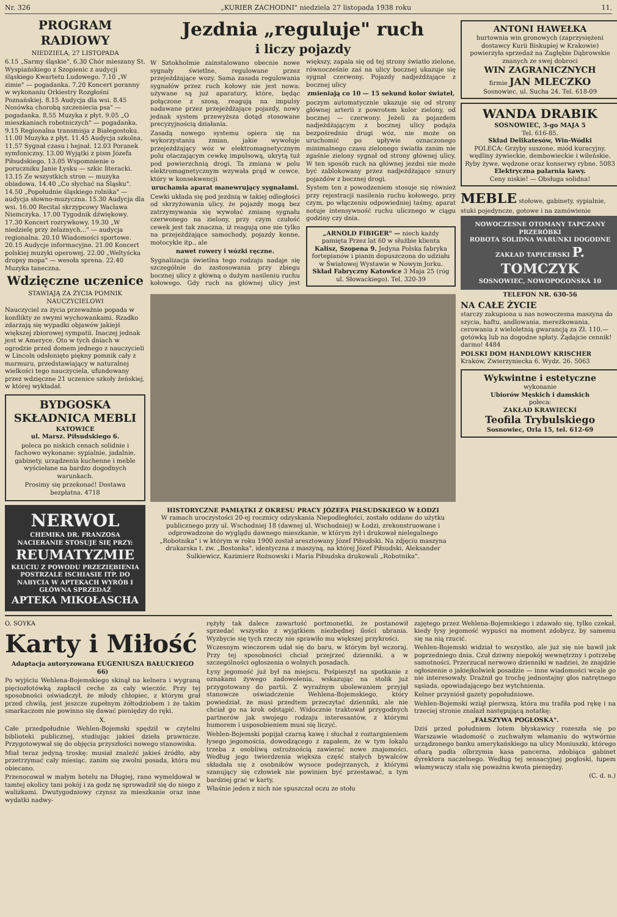Nr. 326 „KURIER ZACHODNI" niedziela 27 listopada 1938 roku 11.
PROGRAM RADIOWY
NIEDZIELA, 27 LISTOPADA
6.15 „Sarmy śląskie", 6.30 Chór mieszany St. Wyspiańskiego z Szopienic z audycji śląskiego Kwartetu Ludowego. 7.10 „W zimie" — pogadanka. 7.20 Koncert poranny w wykonaniu Orkiestry Rozgłośni Poznańskiej. 8.15 Audycja dla wsi. 8.45 Nosówka chorobą szczeniecia psa" — pogadanka. 8.55 Muzyka z płyt. 9.05 „O mieszkaniach robotniczych" — pogadanka. 9.15 Regionalna transmisja z Białegostoku. 11.00 Muzyka z płyt. 11.45 Audycja szkolna. 11.57 Sygnał czasu i hejnał. 12.03 Poranek symfoniczny. 13.00 Wyjątki z pism Józefa Piłsudskiego. 13.05 Wspomnienie o poruczniku Janie Łysku — szkic literacki. 13.15 Ze wszystkich stron — muzyka obiadowa. 14.40 „Co słychać na Śląsku". 14.50 „Popołudnie śląskiego rolnika" — audycja słowno-muzyczna. 15.30 Audycja dla wsi. 16.00 Recital skrzypcowy Wacława Niemczyka. 17.00 Tygodnik dźwiękowy. 17.30 Koncert rozrywkowy. 19.30 „W niedzielę przy żelaznych..." — audycja regionalna. 20.10 Wiadomości sportowe. 20.15 Audycje informacyjne. 21.00 Koncert polskiej muzyki operowej. 22.00 „Weltyścka dropsy mopa" — wesoła sprena. 22.40 Muzyka taneczna.
Wdzięczne uczenice
STAWIAJĄ ZA ŻYCIA POMNIK NAUCZYCIELOWI
Nauczyciel za życia przeważnie popada w konflikty ze swymi wychowankami. Rzadko zdarzają się wypadki objawów jakiejś większej zbiorowej sympatii. Inaczej jednak jest w Ameryce. Oto w tych dniach w ogrodzie przed domem jednego z nauczycieli w Lincoln odsłonięto piękny pomnik cały z marmuru, przedstawiający w naturalnej wielkości tego nauczyciela, ufundowany przez wdzięczne 21 uczenice szkoły żeńskiej, w której wykładał.
BYDGOSKA SKŁADNICA MEBLI
KATOWICE
ul. Marsz. Piłsudskiego 6.
poleca po niskich cenach solidnie i fachowo wykonane: sypialnie, jadalnie, gabinety, urządzenia kuchenne i meble wyściełane na bardzo dogodnych warunkach.
Prosimy się przekonać! Dostawa bezpłatna. 4718
NERWOL
CHEMIKA DR. FRANZOSA NACIERANIE STOSUJE SIĘ PRZY:
REUMATYZMIE
KŁUCIU Z POWODU PRZEZIĘBIENIA POSTRZALE ISCHIASIE ITP. DO NABYCIA W APTEKACH WYRÓB I GŁÓWNA SPRZEDAŻ
APTEKA MIKOŁASCHA
Jezdnia „reguluje" ruch
i liczy pojazdy
W Sztokholmie zainstalowano obecnie nowe sygnały świetlne, regulowane przez przejeżdżające wozy. Sama zasada regulowania sygnałów przez ruch kołowy nie jest nowa: używane są już aparatury, które, będąc połączone z szosą, reagują na impulsy nadawane przez przejeżdżające pojazdy, nowy jednak system przewyższa dotąd stosowane precyzyjnością działania.
Zasadą nowego systemu opiera się na wykorzystaniu zmian, jakie wywołuje przejeżdżający wóz w elektromagnetycznym polu otaczającym cewkę impulsową, ukrytą tuż pod powierzchnią drogi. Ta zmiana w polu elektromagnetycznym wzywała prąd w cewce, który w konsekwencji
uruchamia aparat manewrujący sygnałami.
Cewki układa się pod jezdnią w takiej odległości od skrzyżowania ulicy, że pojazdy mogą bez zatrzymywania się wywołać zmianę sygnału czerwonego na zielony, przy czym czułość cewek jest tak znaczna, iż reagują one nie tylko na przejeżdżające samochody, pojazdy konne, motocykle itp., ale
nawet rowery i wózki ręczne.
Sygnalizacja świetlna tego rodzaju nadaje się szczególnie do zastosowania przy zbiegu bocznej ulicy z główną o dużym nasileniu ruchu kołowego. Gdy ruch na głównej ulicy jest większy, zapala się od tej strony światło zielone, równocześnie zaś na ulicy bocznej ukazuje się sygnał czerwony. Pojazdy nadjeżdżające z bocznej ulicy
zmieniają co 10 — 15 sekund kolor świateł,
poczym automatycznie ukazuje się od strony głównej arterii z powrotem kolor zielony, od bocznej — czerwony. Jeżeli za pojazdem nadjeżdżającym z bocznej ulicy podąża bezpośrednio drugi wóz, nie może on uruchomić po upływie oznaczonego minimalnego czasu zielonego światła zanim nie zgaśnie zielony sygnał od strony głównej ulicy. W ten sposób ruch na głównej jezdni nie może być zablokowany przez nadjeżdżające sznury pojazdów z bocznej drogi.
System ten z powodzeniem stosuje się również przy rejestracji nasilenia ruchu kołowego, przy czym, po włączeniu odpowiedniej taśmy, aparat notuje intensywność ruchu ulicznego w ciągu godziny czy dnia.
„ARNOLD FIBIGER" — niech każdy pamięta Przez lat 60 w służbie klienta Kalisz, Szopena 9. Jedyna Polska fabryka fortepianów i pianin dopuszczona do udziału w Światowej Wystawie w Nowym Jorku. Skład Fabryczny Katowice 3 Maja 25 (róg ul. Słowackiego). Tel. 320-39
HISTORYCZNE PAMIĄTKI Z OKRESU PRACY JÓZEFA PIŁSUDSKIEGO W ŁODZI
W ramach uroczystości 20-ej rocznicy odzyskania Niepodległości, zostało oddane do użytku publicznego przy ul. Wschodniej 18 (dawnej ul. Wschodniej) w Łodzi, zrekonstruowane i odprowadzone do wyglądu dawnego mieszkanie, w którym żył i drukował nielegalnego „Robotnika" i w którym w roku 1900 został aresztowany Józef Piłsudski. Na zdjęciu maszyna drukarska t. zw. „Bostonka", identyczna z maszyną, na której Józef Piłsudski, Aleksander Sulkiewicz, Kazimierz Rożnowski i Maria Piłsudska drukowali „Robotnika".
ANTONI HAWEŁKA
hurtownia win gronowych (zaprzysiężeni dostawcy Kurii Biskupiej w Krakowie) powierzyła sprzedaż na Zagłębie Dąbrowskie znanych ze swej dobroci
WIN ZAGRANICZNYCH
firmie JAN MLECZKO
Sosnowiec, ul. Sucha 24. Tel. 618-09
WANDA DRABIK
SOSNOWIEC, 3-go MAJA 5
Tel. 616-85.
Skład Delikatesów, Win-Wódki
POLECA: Grzyby suszone, miód kuracyjny, wędliny żywieckie, dembowieckie i wileńskie. Ryby żywe, wędzone oraz konserwy rybne. 5083
Elektryczna palarnia kawy.
Ceny niskie! — Obsługa solidna!
MEBLE stołowe, gabinety, sypialnie, stuki pojedyncze, gotowe i na zamówienie
NOWOCZESNE OTOMANY TAPCZANY PRZERÓBKI
ROBOTA SOLIDNA WARUNKI DOGODNE
ZAKŁAD TAPICERSKI P. TOMCZYK
SOSNOWIEC, NOWOPOGOŃSKA 10
TELEFON NR. 630-56
NA CAŁE ŻYCIE
starczy zakupiona u nas nowoczesna maszyna do szycia, haftu, andlowania, mereżkowania, cerowania z wieloletnią gwarancją za Zł. 110.— gotówką lub na dogodne spłaty. Żądajcie cennik! darmo! 4484
POLSKI DOM HANDLOWY KRISCHER
Kraków, Zwierzyniecka 6. Wydz. 26. 5063
Wykwintne i estetyczne
wykonanie
Ubiorów Męskich i damskich
poleca:
ZAKŁAD KRAWIECKI
Teofila Trybulskiego
Sosnowiec, Orla 15, tel. 612-69
O. SOYKA
Karty i Miłość
Adaptacja autoryzowana EUGENIUSZA BAŁUCKIEGO 66)
Po wyjściu Wehlena-Bojemskiego skinął na kelnera i wygraną pięciozłotówką zapłacił ceche za cały wieczór. Przy tej sposobności oświadczył, że młody chłopiec, z którym grał przed chwilą, jest jeszcze zupełnym żółtodziobem i że takim smarkaczom nie powinno się dawać pieniędzy do ręki.
X.
Całe przedpołudnie Wehlen-Bojemski spędził w czytelni biblioteki publicznej, studiując jakieś dzieła prawnicze. Przygotowywał się do objęcia przyszłości nowego stanowiska.
Miał teraz jedyną troskę: musiał znaleźć jakieś źródło, aby przetrzymać cały miesiąc, zanim się zwolni posada, która mu obiecano.
Przenocował w małym hotelu na Długiej, rano wymeldował w tamtej okolicy tani pokój i za godz nę sprowadził się do niego z walizkami. Dwutygodniowy czynsz za mieszkanie oraz inne wydatki nadwy-
rężyły tak dalece zawartość portmonetki, że postanowił sprzedać wszystko z wyjątkiem niezbędnej ilości ubrania. Wyzbycie się tych rzeczy nie sprawiło mu większej przykrości.
Wczesnym wieczorem udał się do baru, w którym był wczoraj. Przy tej sposobności chciał przejrzeć dzienniki, a w szczególności ogłoszenia o wolnych posadach.
Łysy jegomość już był na miejscu. Pośpieszył na spotkanie z oznakami żywego zadowolenia, wskazując na stolik już przygotowany do partii. Z wyraźnym ubolewaniem przyjął stanowcze oświadczenie Wehlena-Bojemskiego, który powiedział, że musi przedtem przeczytać dzienniki, ale nie chciał go na krok odstąpić. Widocznie traktował przygodnych partnerów jak swojego rodzaju interesantów, z którymi humorem i usposobieniem musi się liczyć.
Wehlen-Bojemski popijał czarną kawę i słuchał z roztargnieniem łysego jegomościa, dowodzącego z zapałem, że w tym lokalu trzeba z osobliwą ostrożnością zawierać nowe znajomości. Według jego twierdzenia większa część stałych bywalców składała się z osobników wysoce podejrzanych, z którymi szanujący się człowiek nie powinien być przestawać, a tym bardziej grać w karty.
Właśnie jeden z nich nie spuszczał oczu ze stołu
zajętego przez Wehlena-Bojemskiego i zdawało się, tylko czekał, kiedy łysy jegomość wypuści na moment zdobycz, by samemu się na nią rzucić.
Wehlen-Bojemski widział to wszystko, ale już się nie bawił jak poprzedniego dnia. Czuł dziwny niepokój wewnętrzny i potrzebę samotności. Przerzucał nerwowo dzienniki w nadziei, że znajdzie ogłoszenie o jakiejkolwiek posadzie — inne wiadomości wcale go nie interesowały. Drażnił go trochę jednostajny głos natrętnego sąsiada, opowiadającego bez wytchnienia.
Kelner przyniósł gazety popołudniowe.
Wehlen-Bojemski wziął pierwszą, która mu trafiła pod rękę i na trzeciej stronie znalazł następującą notatkę:
„FAŁSZYWA POGŁOSKA".
Dziś przed południem lotem błyskawicy rozeszła się po Warszawie wiadomość o zuchwałym włamaniu do wytwórnie urządzonego banku amerykańskiego na ulicy Moniuszki, którego ofiarą padła olbrzymia kasa pancerna, zdobiąca gabinet dyrektora naczelnego. Według tej sensacyjnej pogłoski, łupem włamywaczy stała się poważna kwota pieniędzy.
(C. d. n.)